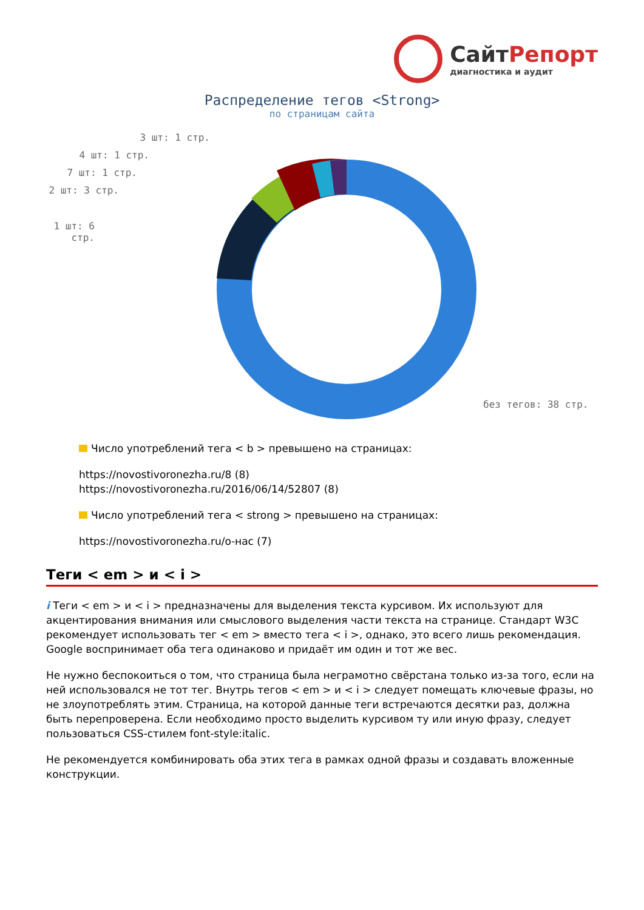СайтРепорт
диагностика и аудит
Распределение тегов <Strong>
по страницам сайта
3 шт: 1 стр.
4 шт: 1 стр.
7 шт: 1 стр.
2 шт: 3 стр.
1 шт: 6 стр.
без тегов: 38 стр.
Число употреблений тега < b > превышено на страницах:
https://novostivoronezha.ru/8 (8)
https://novostivoronezha.ru/2016/06/14/52807 (8)
Число употреблений тега < strong > превышено на страницах:
https://novostivoronezha.ru/о-нас (7)
Теги < em > и < i >
i Теги < em > и < i > предназначены для выделения текста курсивом. Их используют для акцентирования внимания или смыслового выделения части текста на странице. Стандарт W3C рекомендует использовать тег < em > вместо тега < i >, однако, это всего лишь рекомендация. Google воспринимает оба тега одинаково и придаёт им один и тот же вес.
Не нужно беспокоиться о том, что страница была неграмотно свёрстана только из-за того, если на ней использовался не тот тег. Внутрь тегов < em > и < i > следует помещать ключевые фразы, но не злоупотреблять этим. Страница, на которой данные теги встречаются десятки раз, должна быть перепроверена. Если необходимо просто выделить курсивом ту или иную фразу, следует пользоваться CSS-стилем font-style:italic.
Не рекомендуется комбинировать оба этих тега в рамках одной фразы и создавать вложенные конструкции.